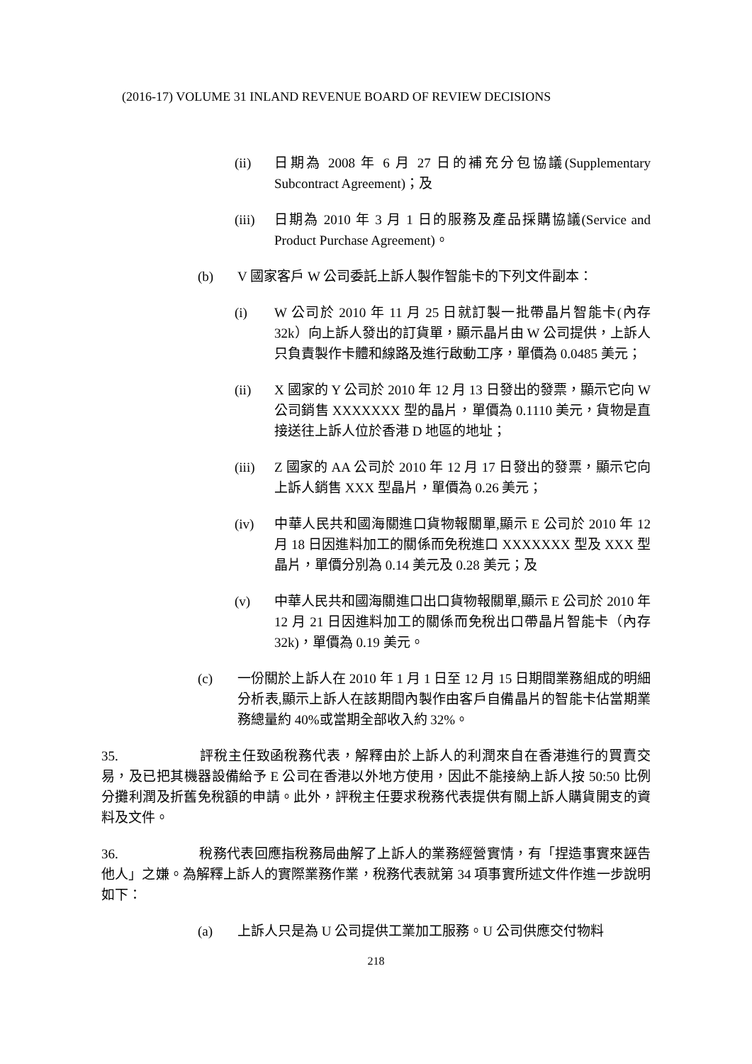(2016-17) VOLUME 31 INLAND REVENUE BOARD OF REVIEW DECISIONS
(ii) 日期為 2008 年 6 月 27 日的補充分包協議(Supplementary Subcontract Agreement)；及
(iii) 日期為 2010 年 3 月 1 日的服務及產品採購協議(Service and Product Purchase Agreement)。
(b) V 國家客戶 W 公司委託上訴人製作智能卡的下列文件副本：
(i) W 公司於 2010 年 11 月 25 日就訂製一批帶晶片智能卡(內存 32k）向上訴人發出的訂貨單，顯示晶片由 W 公司提供，上訴人只負責製作卡體和線路及進行啟動工序，單價為 0.0485 美元；
(ii) X 國家的 Y 公司於 2010 年 12 月 13 日發出的發票，顯示它向 W 公司銷售 XXXXXXX 型的晶片，單價為 0.1110 美元，貨物是直接送往上訴人位於香港 D 地區的地址；
(iii) Z 國家的 AA 公司於 2010 年 12 月 17 日發出的發票，顯示它向上訴人銷售 XXX 型晶片，單價為 0.26 美元；
(iv) 中華人民共和國海關進口貨物報關單,顯示 E 公司於 2010 年 12 月 18 日因進料加工的關係而免稅進口 XXXXXXX 型及 XXX 型晶片，單價分別為 0.14 美元及 0.28 美元；及
(v) 中華人民共和國海關進口出口貨物報關單,顯示 E 公司於 2010 年 12 月 21 日因進料加工的關係而免稅出口帶晶片智能卡（內存 32k)，單價為 0.19 美元。
(c) 一份關於上訴人在 2010 年 1 月 1 日至 12 月 15 日期間業務組成的明細分析表,顯示上訴人在該期間內製作由客戶自備晶片的智能卡佔當期業務總量約 40%或當期全部收入約 32%。
35. 評稅主任致函稅務代表，解釋由於上訴人的利潤來自在香港進行的買賣交易，及已把其機器設備給予 E 公司在香港以外地方使用，因此不能接納上訴人按 50:50 比例分攤利潤及折舊免稅額的申請。此外，評稅主任要求稅務代表提供有關上訴人購貨開支的資料及文件。
36. 稅務代表回應指稅務局曲解了上訴人的業務經營實情，有「捏造事實來誣告他人」之嫌。為解釋上訴人的實際業務作業，稅務代表就第 34 項事實所述文件作進一步說明如下：
(a) 上訴人只是為 U 公司提供工業加工服務。U 公司供應交付物料
218